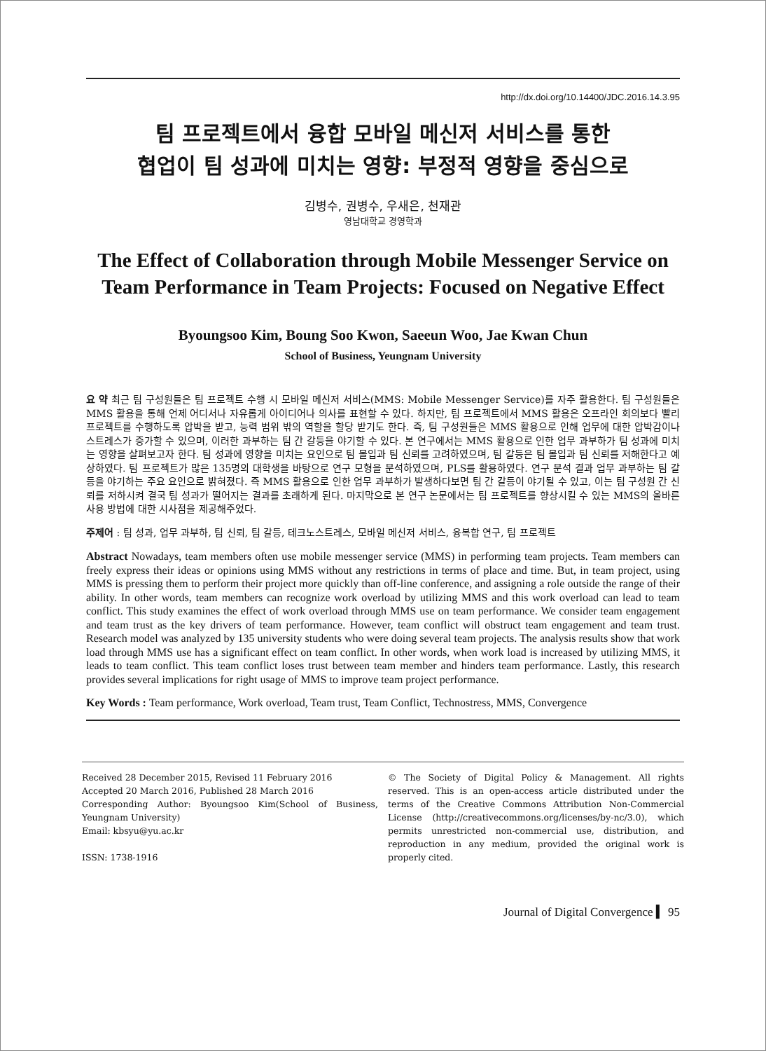http://dx.doi.org/10.14400/JDC.2016.14.3.95
팀 프로젝트에서 융합 모바일 메신저 서비스를 통한
협업이 팀 성과에 미치는 영향: 부정적 영향을 중심으로
김병수, 권병수, 우새은, 천재관
영남대학교 경영학과
The Effect of Collaboration through Mobile Messenger Service on Team Performance in Team Projects: Focused on Negative Effect
Byoungsoo Kim, Boung Soo Kwon, Saeeun Woo, Jae Kwan Chun
School of Business, Yeungnam University
요 약 최근 팀 구성원들은 팀 프로젝트 수행 시 모바일 메신저 서비스(MMS: Mobile Messenger Service)를 자주 활용한다. 팀 구성원들은 MMS 활용을 통해 언제 어디서나 자유롭게 아이디어나 의사를 표현할 수 있다. 하지만, 팀 프로젝트에서 MMS 활용은 오프라인 회의보다 빨리 프로젝트를 수행하도록 압박을 받고, 능력 범위 밖의 역할을 할당 받기도 한다. 즉, 팀 구성원들은 MMS 활용으로 인해 업무에 대한 압박감이나 스트레스가 증가할 수 있으며, 이러한 과부하는 팀 간 갈등을 야기할 수 있다. 본 연구에서는 MMS 활용으로 인한 업무 과부하가 팀 성과에 미치는 영향을 살펴보고자 한다. 팀 성과에 영향을 미치는 요인으로 팀 몰입과 팀 신뢰를 고려하였으며, 팀 갈등은 팀 몰입과 팀 신뢰를 저해한다고 예상하였다. 팀 프로젝트가 많은 135명의 대학생을 바탕으로 연구 모형을 분석하였으며, PLS를 활용하였다. 연구 분석 결과 업무 과부하는 팀 갈등을 야기하는 주요 요인으로 밝혀졌다. 즉 MMS 활용으로 인한 업무 과부하가 발생하다보면 팀 간 갈등이 야기될 수 있고, 이는 팀 구성원 간 신뢰를 저하시켜 결국 팀 성과가 떨어지는 결과를 초래하게 된다. 마지막으로 본 연구 논문에서는 팀 프로젝트를 향상시킬 수 있는 MMS의 올바른 사용 방법에 대한 시사점을 제공해주었다.
주제어 : 팀 성과, 업무 과부하, 팀 신뢰, 팀 갈등, 테크노스트레스, 모바일 메신저 서비스, 융복합 연구, 팀 프로젝트
Abstract Nowadays, team members often use mobile messenger service (MMS) in performing team projects. Team members can freely express their ideas or opinions using MMS without any restrictions in terms of place and time. But, in team project, using MMS is pressing them to perform their project more quickly than off-line conference, and assigning a role outside the range of their ability. In other words, team members can recognize work overload by utilizing MMS and this work overload can lead to team conflict. This study examines the effect of work overload through MMS use on team performance. We consider team engagement and team trust as the key drivers of team performance. However, team conflict will obstruct team engagement and team trust. Research model was analyzed by 135 university students who were doing several team projects. The analysis results show that work load through MMS use has a significant effect on team conflict. In other words, when work load is increased by utilizing MMS, it leads to team conflict. This team conflict loses trust between team member and hinders team performance. Lastly, this research provides several implications for right usage of MMS to improve team project performance.
Key Words : Team performance, Work overload, Team trust, Team Conflict, Technostress, MMS, Convergence
Received 28 December 2015, Revised 11 February 2016
Accepted 20 March 2016, Published 28 March 2016
Corresponding Author: Byoungsoo Kim(School of Business, Yeungnam University)
Email: kbsyu@yu.ac.kr
ISSN: 1738-1916
© The Society of Digital Policy & Management. All rights reserved. This is an open-access article distributed under the terms of the Creative Commons Attribution Non-Commercial License (http://creativecommons.org/licenses/by-nc/3.0), which permits unrestricted non-commercial use, distribution, and reproduction in any medium, provided the original work is properly cited.
Journal of Digital Convergence ▍ 95